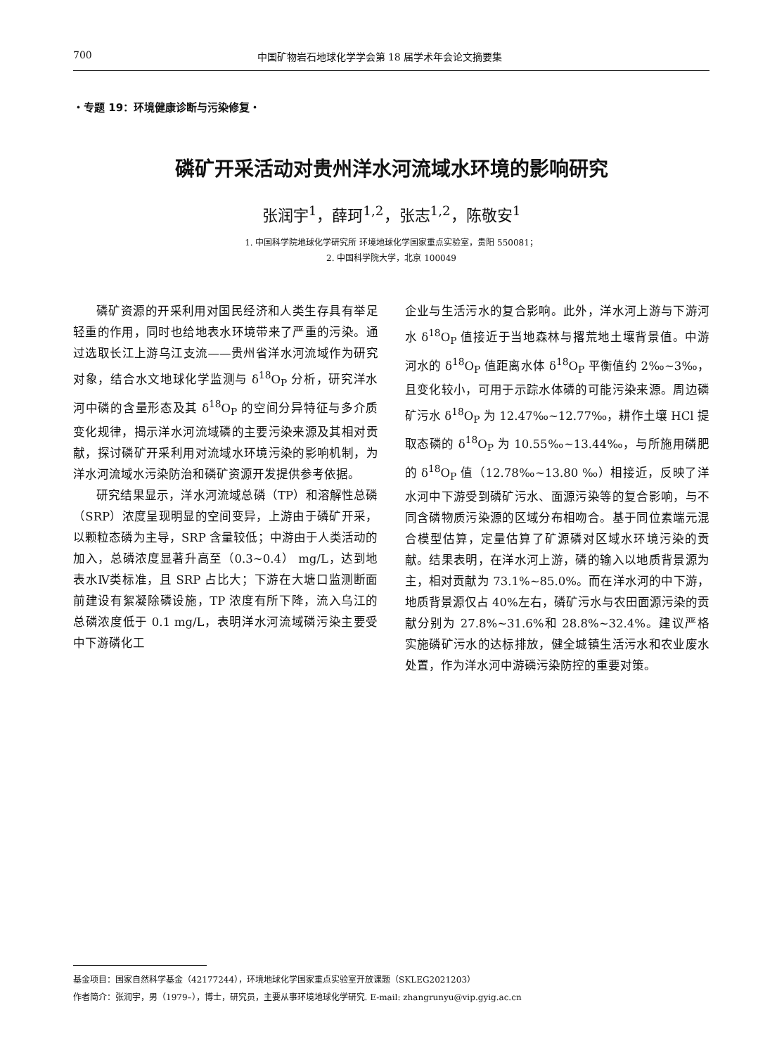700 中国矿物岩石地球化学学会第 18 届学术年会论文摘要集
・专题 19：环境健康诊断与污染修复・
磷矿开采活动对贵州洋水河流域水环境的影响研究
张润宇<sup>1</sup>，薛珂<sup>1,2</sup>，张志<sup>1,2</sup>，陈敬安<sup>1</sup>
1. 中国科学院地球化学研究所 环境地球化学国家重点实验室，贵阳 550081；
2. 中国科学院大学，北京 100049
磷矿资源的开采利用对国民经济和人类生存具有举足轻重的作用，同时也给地表水环境带来了严重的污染。通过选取长江上游乌江支流——贵州省洋水河流域作为研究对象，结合水文地球化学监测与 δ<sup>18</sup>O<sub>P</sub> 分析，研究洋水河中磷的含量形态及其 δ<sup>18</sup>O<sub>P</sub> 的空间分异特征与多介质变化规律，揭示洋水河流域磷的主要污染来源及其相对贡献，探讨磷矿开采利用对流域水环境污染的影响机制，为洋水河流域水污染防治和磷矿资源开发提供参考依据。
研究结果显示，洋水河流域总磷（TP）和溶解性总磷（SRP）浓度呈现明显的空间变异，上游由于磷矿开采，以颗粒态磷为主导，SRP 含量较低；中游由于人类活动的加入，总磷浓度显著升高至（0.3~0.4） mg/L，达到地表水Ⅳ类标准，且 SRP 占比大；下游在大塘口监测断面前建设有絮凝除磷设施，TP 浓度有所下降，流入乌江的总磷浓度低于 0.1 mg/L，表明洋水河流域磷污染主要受中下游磷化工
企业与生活污水的复合影响。此外，洋水河上游与下游河水 δ<sup>18</sup>O<sub>P</sub> 值接近于当地森林与撂荒地土壤背景值。中游河水的 δ<sup>18</sup>O<sub>P</sub> 值距离水体 δ<sup>18</sup>O<sub>P</sub> 平衡值约 2‰~3‰，且变化较小，可用于示踪水体磷的可能污染来源。周边磷矿污水 δ<sup>18</sup>O<sub>P</sub> 为 12.47‰~12.77‰，耕作土壤 HCl 提取态磷的 δ<sup>18</sup>O<sub>P</sub> 为 10.55‰~13.44‰，与所施用磷肥的 δ<sup>18</sup>O<sub>P</sub> 值（12.78‰~13.80 ‰）相接近，反映了洋水河中下游受到磷矿污水、面源污染等的复合影响，与不同含磷物质污染源的区域分布相吻合。基于同位素端元混合模型估算，定量估算了矿源磷对区域水环境污染的贡献。结果表明，在洋水河上游，磷的输入以地质背景源为主，相对贡献为 73.1%~85.0%。而在洋水河的中下游，地质背景源仅占 40%左右，磷矿污水与农田面源污染的贡献分别为 27.8%~31.6%和 28.8%~32.4%。建议严格实施磷矿污水的达标排放，健全城镇生活污水和农业废水处置，作为洋水河中游磷污染防控的重要对策。
基金项目：国家自然科学基金（42177244），环境地球化学国家重点实验室开放课题（SKLEG2021203）
作者简介：张润宇，男（1979–），博士，研究员，主要从事环境地球化学研究. E-mail: zhangrunyu@vip.gyig.ac.cn